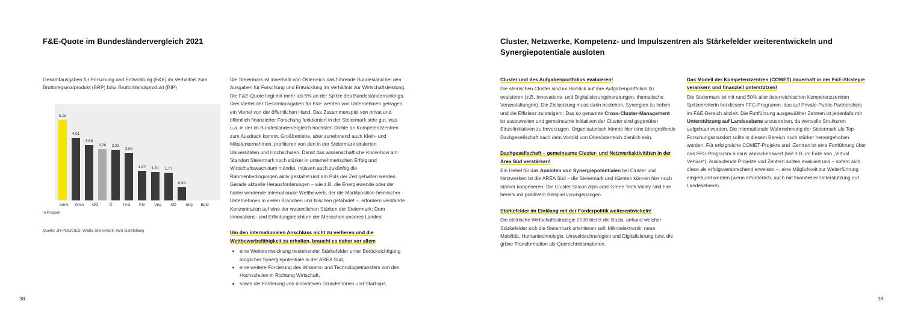F&E-Quote im Bundesländervergleich 2021
Gesamtausgaben für Forschung und Entwicklung (F&E) im Verhältnis zum Bruttoregionalprodukt (BRP) bzw. Bruttoinlandsprodukt (BIP)
5,15
4,01
3,55
3,26
3,23
3,05
1,87
1,81
1,77
0,84
Stmk Wien OÖ Ö Tirol Ktn Vbg NÖ Sbg Bgld
in Prozent
Quelle: JR-POLICIES, WIBIS Steiermark; IWS-Darstellung
Die Steiermark ist innerhalb von Österreich das führende Bundesland bei den Ausgaben für Forschung und Entwicklung im Verhältnis zur Wirtschaftsleistung. Die F&E-Quote liegt mit mehr als 5% an der Spitze des Bundesländerrankings. Drei Viertel der Gesamtausgaben für F&E werden von Unternehmen getragen, ein Viertel von der öffentlichen Hand. Das Zusammenspiel von privat und öffentlich finanzierter Forschung funktioniert in der Steiermark sehr gut, was u.a. in der im Bundesländervergleich höchsten Dichte an Kompetenzzentren zum Ausdruck kommt. Großbetriebe, aber zunehmend auch Klein- und Mittelunternehmen, profitieren von den in der Steiermark situierten Universitäten und Hochschulen. Damit das wissenschaftliche Know-how am Standort Steiermark noch stärker in unternehmerischen Erfolg und Wirtschaftswachstum mündet, müssen auch zukünftig die Rahmenbedingungen aktiv gestaltet und am Puls der Zeit gehalten werden. Gerade aktuelle Herausforderungen – wie z.B. die Energiewende oder der härter werdende internationale Wettbewerb, der die Marktposition heimischer Unternehmen in vielen Branchen und Nischen gefährdet –, erfordern verstärkte Konzentration auf eine der wesentlichen Stärken der Steiermark: Dem Innovations- und Erfindungsreichtum der Menschen unseres Landes!
Um den internationalen Anschluss nicht zu verlieren und die Wettbewerbsfähigkeit zu erhalten, braucht es daher vor allem
eine Weiterentwicklung bestehender Stärkefelder unter Berücksichtigung möglicher Synergiepotentiale in der AREA Süd,
eine weitere Forcierung des Wissens- und Technologietransfers von den Hochschulen in Richtung Wirtschaft,
sowie die Förderung von innovativen Gründer:innen und Start-ups.
38
Cluster, Netzwerke, Kompetenz- und Impulszentren als Stärkefelder weiterentwickeln und Synergiepotentiale ausloten
Cluster und des Aufgabenportfolios evaluieren!
Die steirischen Cluster sind im Hinblick auf ihre Aufgabenportfolios zu evaluieren (z.B. Innovations- und Digitalisierungsberatungen, thematische Veranstaltungen). Die Zielsetzung muss darin bestehen, Synergien zu heben und die Effizienz zu steigern. Das so genannte Cross-Cluster-Management ist auszuweiten und gemeinsame Initiativen der Cluster sind gegenüber Einzelinitiativen zu bevorzugen. Organisatorisch könnte hier eine übergreifende Dachgesellschaft nach dem Vorbild von Oberösterreich dienlich sein.
Dachgesellschaft – gemeinsame Cluster- und Netzwerkaktivitäten in der Area Süd verstärken!
Ein Hebel für das Ausloten von Synergiepotentialen bei Cluster und Netzwerken ist die AREA Süd – die Steiermark und Kärnten können hier noch stärker kooperieren. Die Cluster Silicon Alps oder Green Tech Valley sind hier bereits mit positivem Beispiel vorangegangen.
Stärkefelder im Einklang mit der Förderpolitik weiterentwickeln!
Die steirische Wirtschaftsstrategie 2030 bietet die Basis, anhand welcher Stärkefelder sich die Steiermark orientieren soll: Mikroelektronik, neue Mobilität, Humantechnologie, Umwelttechnologien und Digitalisierung bzw. die grüne Transformation als Querschnittsmaterien.
Das Modell der Kompetenzzentren (COMET) dauerhaft in der F&E-Strategie verankern und finanziell unterstützen!
Die Steiermark ist mit rund 50% aller österreichischen Kompetenzzentren Spitzenreiterin bei diesem FFG-Programm, das auf Private-Public-Partnerships im F&E-Bereich abzielt. Die Fortführung ausgewählter Zentren ist jedenfalls mit Unterstützung auf Landesebene anzustreben, da wertvolle Strukturen aufgebaut wurden. Die internationale Wahrnehmung der Steiermark als Top-Forschungsstandort sollte in diesem Bereich noch stärker hervorgehoben werden. Für erfolgreiche COMET-Projekte und -Zentren ist eine Fortführung über das FFG-Programm hinaus wünschenswert (wie z.B. im Falle von „Virtual Vehicle“). Auslaufende Projekte und Zentren sollten evaluiert und – sofern sich diese als erfolgsversprechend erweisen –, eine Möglichkeit zur Weiterführung eingeräumt werden (wenn erforderlich, auch mit finanzieller Unterstützung auf Landesebene).
39